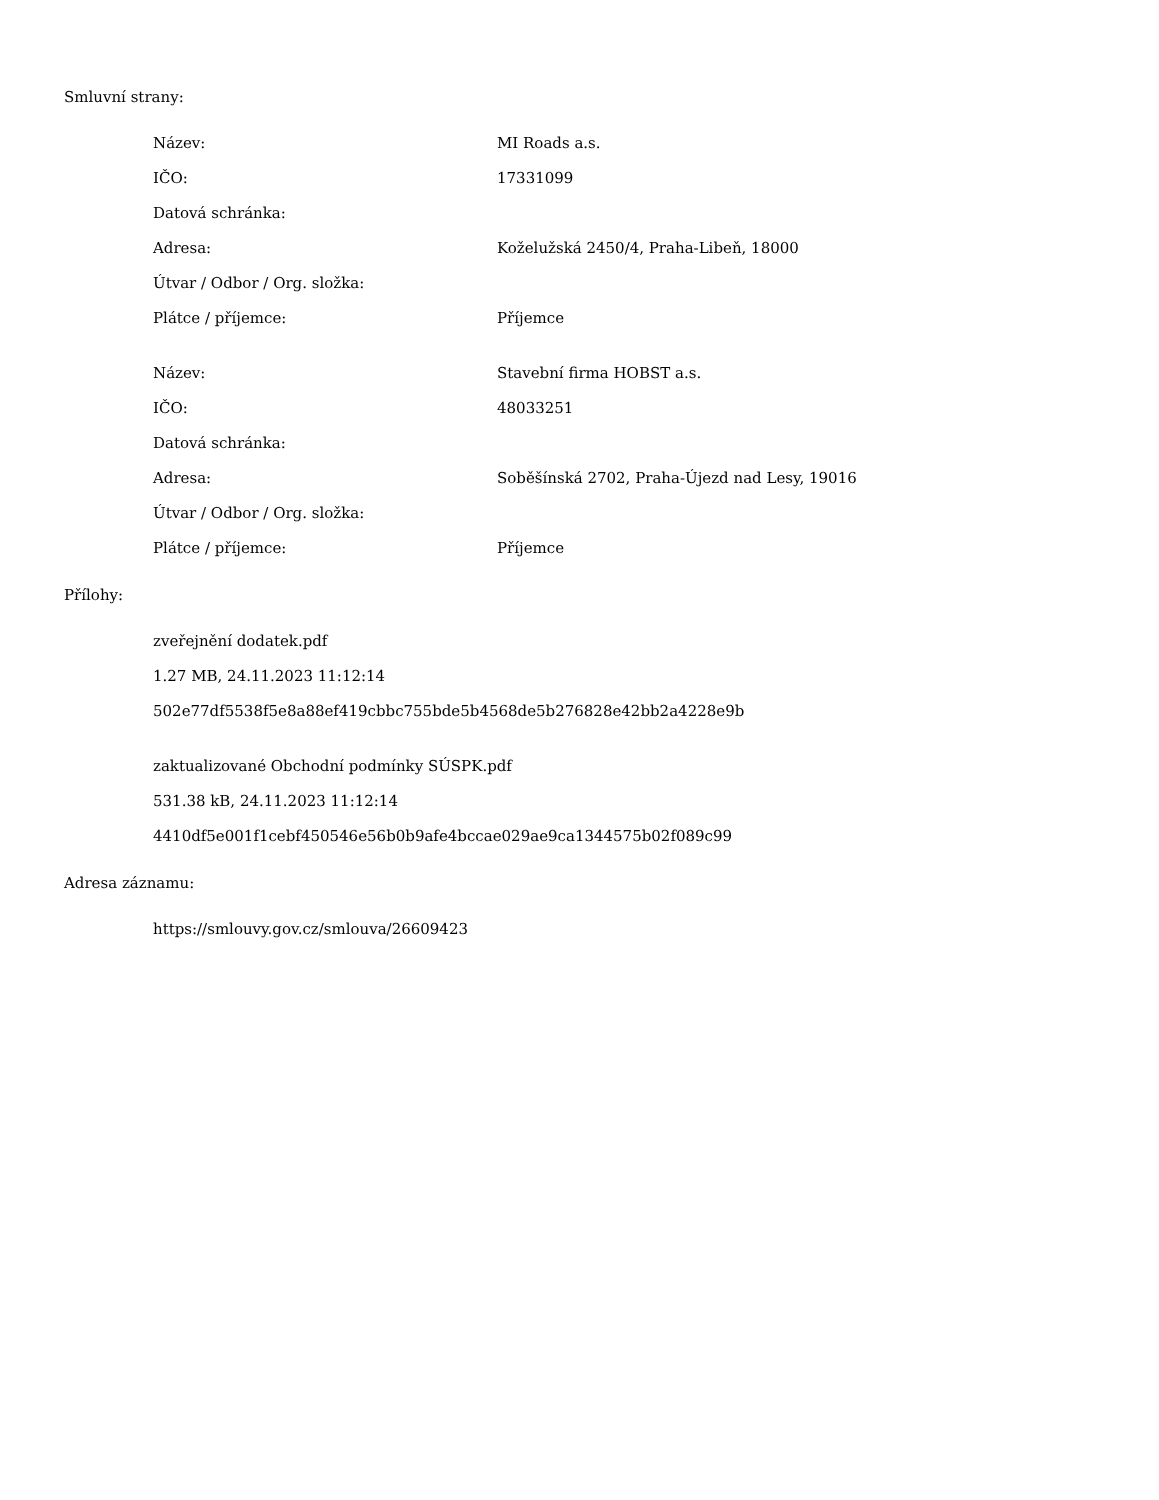Smluvní strany:
| Název: | MI Roads a.s. |
| IČO: | 17331099 |
| Datová schránka: | |
| Adresa: | Koželužská 2450/4, Praha-Libeň, 18000 |
| Útvar / Odbor / Org. složka: | |
| Plátce / příjemce: | Příjemce |
| Název: | Stavební firma HOBST a.s. |
| IČO: | 48033251 |
| Datová schránka: | |
| Adresa: | Soběšínská 2702, Praha-Újezd nad Lesy, 19016 |
| Útvar / Odbor / Org. složka: | |
| Plátce / příjemce: | Příjemce |
Přílohy:
zveřejnění dodatek.pdf
1.27 MB, 24.11.2023 11:12:14
502e77df5538f5e8a88ef419cbbc755bde5b4568de5b276828e42bb2a4228e9b
zaktualizované Obchodní podmínky SÚSPK.pdf
531.38 kB, 24.11.2023 11:12:14
4410df5e001f1cebf450546e56b0b9afe4bccae029ae9ca1344575b02f089c99
Adresa záznamu:
https://smlouvy.gov.cz/smlouva/26609423